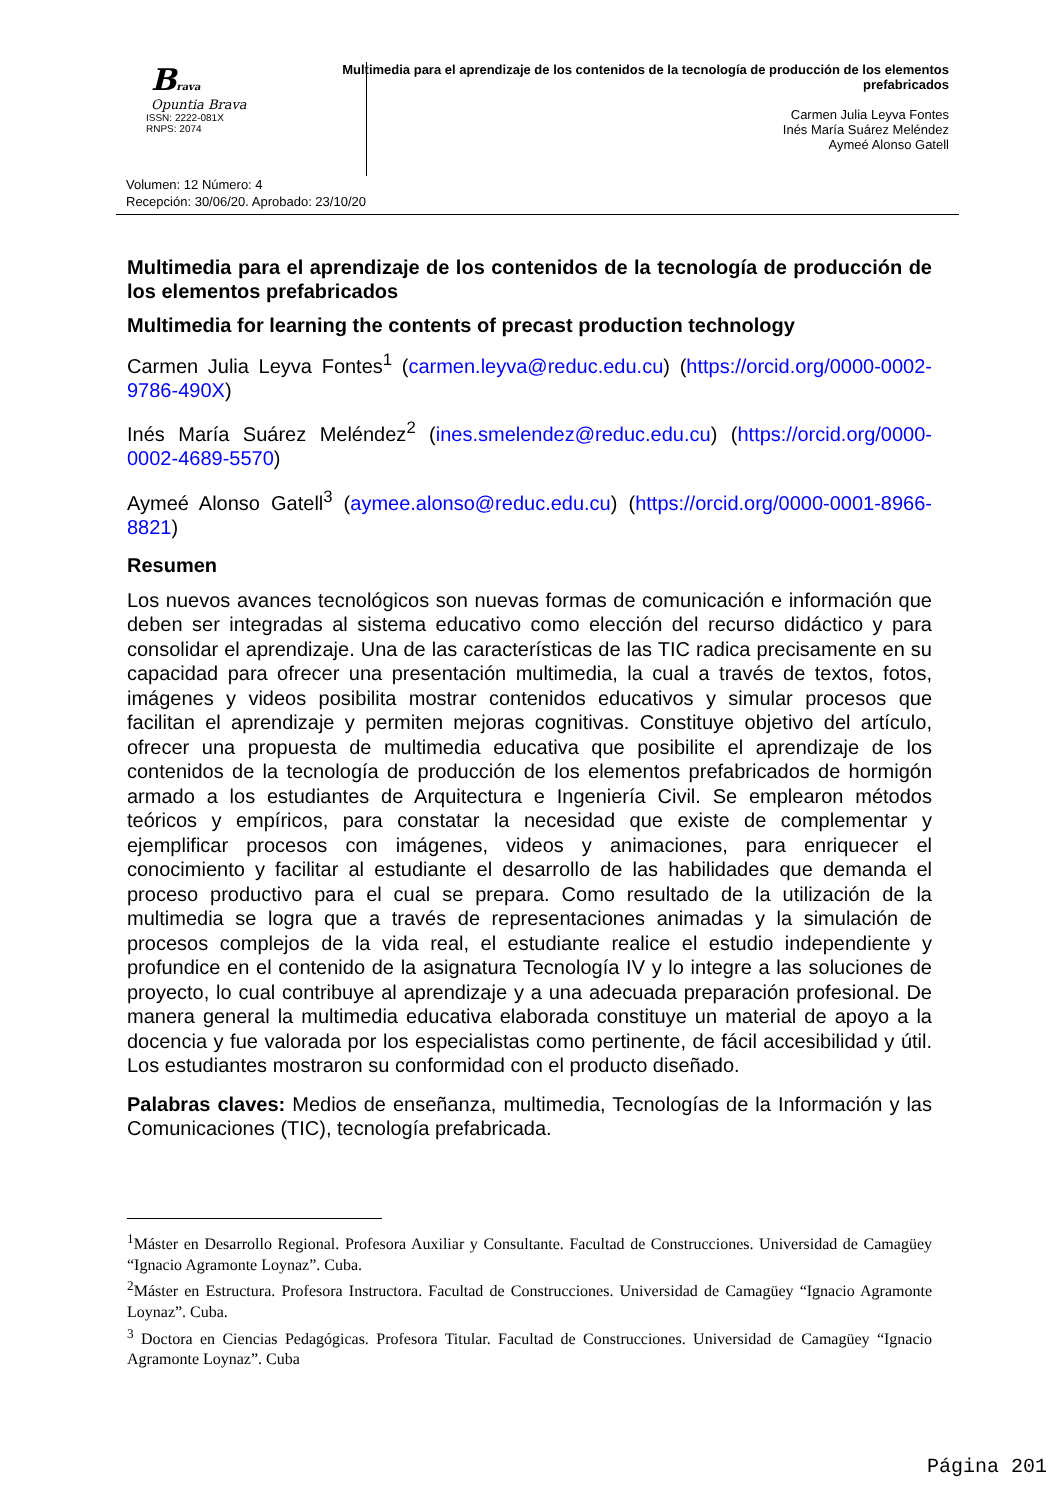Brava
Opuntia Brava
ISSN: 2222-081X
RNPS: 2074
Multimedia para el aprendizaje de los contenidos de la tecnología de producción de los elementos prefabricados
Carmen Julia Leyva Fontes
Inés María Suárez Meléndez
Aymeé Alonso Gatell
Volumen: 12 Número: 4
Recepción: 30/06/20. Aprobado: 23/10/20
Multimedia para el aprendizaje de los contenidos de la tecnología de producción de los elementos prefabricados
Multimedia for learning the contents of precast production technology
Carmen Julia Leyva Fontes<sup>1</sup> (carmen.leyva@reduc.edu.cu) (https://orcid.org/0000-0002-9786-490X)
Inés María Suárez Meléndez<sup>2</sup> (ines.smelendez@reduc.edu.cu) (https://orcid.org/0000-0002-4689-5570)
Aymeé Alonso Gatell<sup>3</sup> (aymee.alonso@reduc.edu.cu) (https://orcid.org/0000-0001-8966-8821)
Resumen
Los nuevos avances tecnológicos son nuevas formas de comunicación e información que deben ser integradas al sistema educativo como elección del recurso didáctico y para consolidar el aprendizaje. Una de las características de las TIC radica precisamente en su capacidad para ofrecer una presentación multimedia, la cual a través de textos, fotos, imágenes y videos posibilita mostrar contenidos educativos y simular procesos que facilitan el aprendizaje y permiten mejoras cognitivas. Constituye objetivo del artículo, ofrecer una propuesta de multimedia educativa que posibilite el aprendizaje de los contenidos de la tecnología de producción de los elementos prefabricados de hormigón armado a los estudiantes de Arquitectura e Ingeniería Civil. Se emplearon métodos teóricos y empíricos, para constatar la necesidad que existe de complementar y ejemplificar procesos con imágenes, videos y animaciones, para enriquecer el conocimiento y facilitar al estudiante el desarrollo de las habilidades que demanda el proceso productivo para el cual se prepara. Como resultado de la utilización de la multimedia se logra que a través de representaciones animadas y la simulación de procesos complejos de la vida real, el estudiante realice el estudio independiente y profundice en el contenido de la asignatura Tecnología IV y lo integre a las soluciones de proyecto, lo cual contribuye al aprendizaje y a una adecuada preparación profesional. De manera general la multimedia educativa elaborada constituye un material de apoyo a la docencia y fue valorada por los especialistas como pertinente, de fácil accesibilidad y útil. Los estudiantes mostraron su conformidad con el producto diseñado.
Palabras claves: Medios de enseñanza, multimedia, Tecnologías de la Información y las Comunicaciones (TIC), tecnología prefabricada.
<sup>1</sup> Máster en Desarrollo Regional. Profesora Auxiliar y Consultante. Facultad de Construcciones. Universidad de Camagüey “Ignacio Agramonte Loynaz”. Cuba.
<sup>2</sup> Máster en Estructura. Profesora Instructora. Facultad de Construcciones. Universidad de Camagüey “Ignacio Agramonte Loynaz”. Cuba.
<sup>3</sup> Doctora en Ciencias Pedagógicas. Profesora Titular. Facultad de Construcciones. Universidad de Camagüey “Ignacio Agramonte Loynaz”. Cuba
Página 201